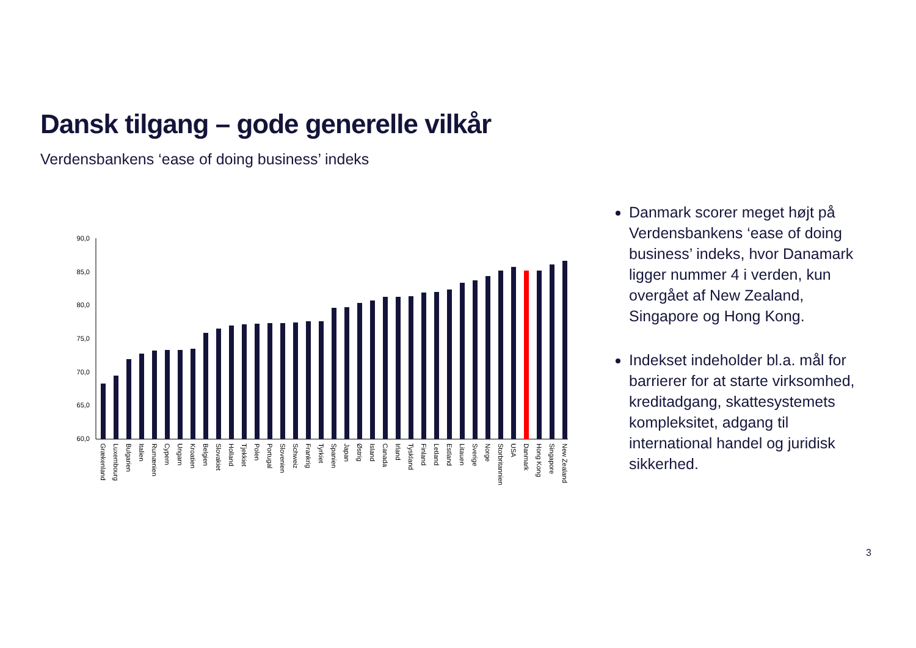Dansk tilgang – gode generelle vilkår
Verdensbankens ‘ease of doing business’ indeks
90,0
85,0
80,0
75,0
70,0
65,0
60,0
Grækenland
Luxembourg
Bulgarien
Italien
Rumænien
Cypern
Ungarn
Kroatien
Belgien
Slovakiet
Holland
Tjekkiet
Polen
Portugal
Slovenien
Schweiz
Frankrig
Tyrkiet
Spanien
Japan
Østrig
Island
Canada
Irland
Tyskland
Finland
Letland
Estland
Litauen
Sverige
Norge
Storbritannien
USA
Danmark
Hong Kong
Singapore
New Zealand
Danmark scorer meget højt på Verdensbankens ‘ease of doing business’ indeks, hvor Danamark ligger nummer 4 i verden, kun overgået af New Zealand, Singapore og Hong Kong.
Indekset indeholder bl.a. mål for barrierer for at starte virksomhed, kreditadgang, skattesystemets kompleksitet, adgang til international handel og juridisk sikkerhed.
3